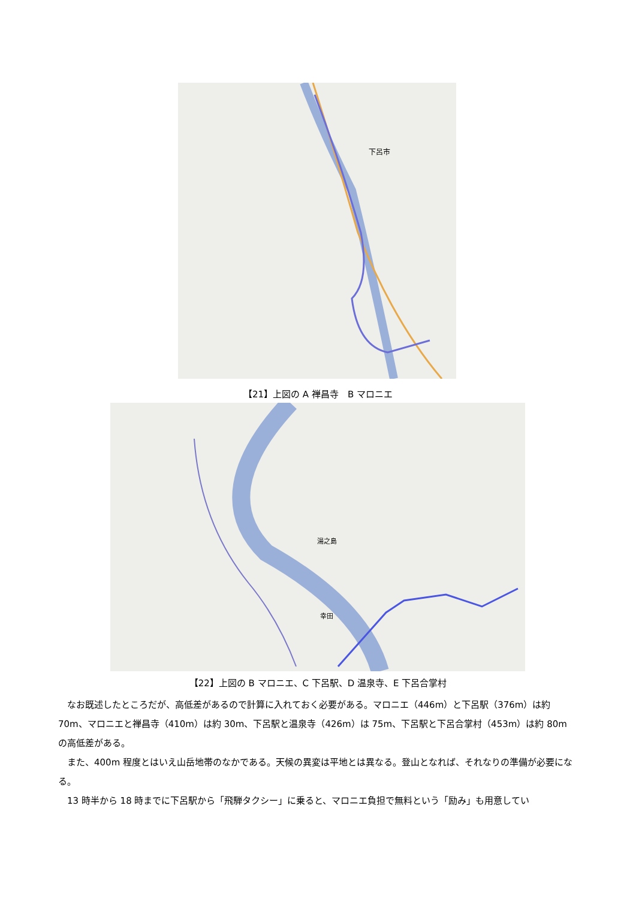下呂市
【21】上図の A 禅昌寺　B マロニエ
湯之島
幸田
【22】上図の B マロニエ、C 下呂駅、D 温泉寺、E 下呂合掌村
　なお既述したところだが、高低差があるので計算に入れておく必要がある。マロニエ（446m）と下呂駅（376m）は約 70m、マロニエと禅昌寺（410m）は約 30m、下呂駅と温泉寺（426m）は 75m、下呂駅と下呂合掌村（453m）は約 80m の高低差がある。
　また、400m 程度とはいえ山岳地帯のなかである。天候の異変は平地とは異なる。登山となれば、それなりの準備が必要になる。
　13 時半から 18 時までに下呂駅から「飛騨タクシー」に乗ると、マロニエ負担で無料という「励み」も用意してい